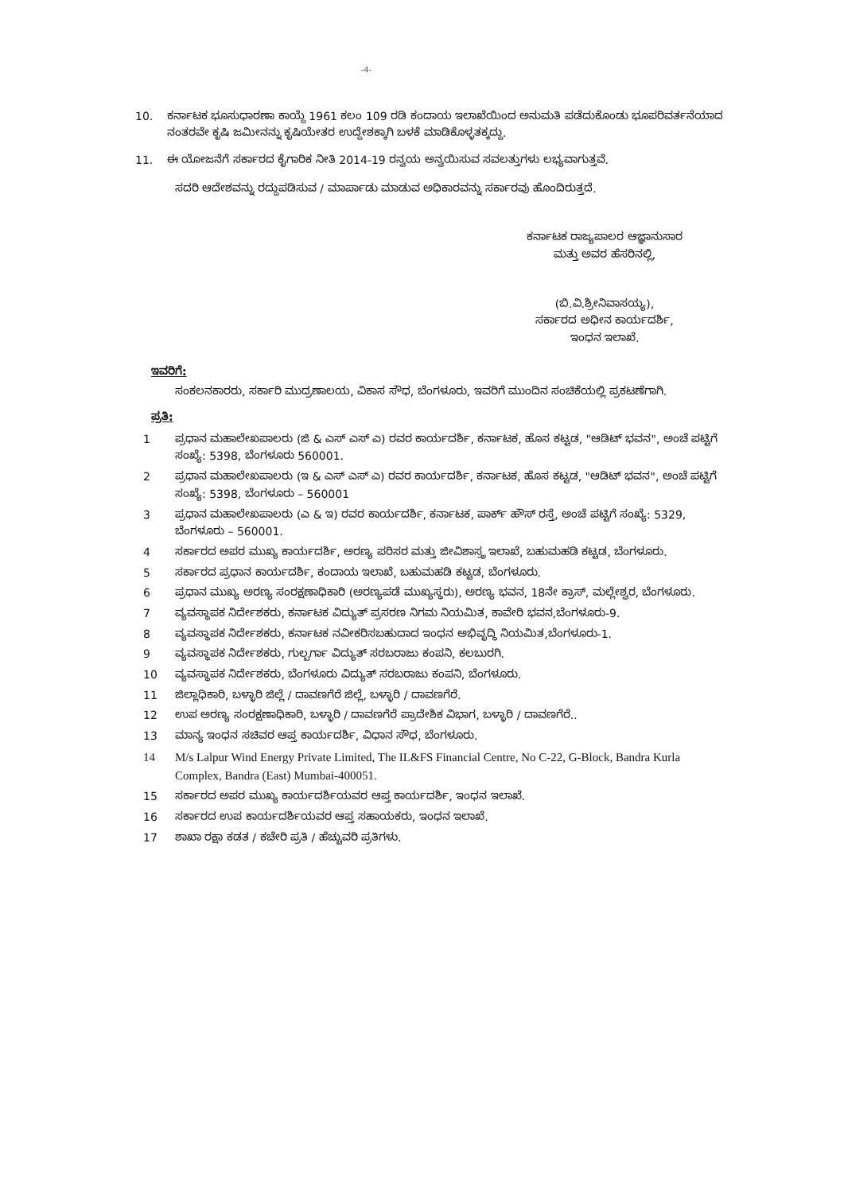-4-
10. ಕರ್ನಾಟಕ ಭೂಸುಧಾರಣಾ ಕಾಯ್ದೆ 1961 ಕಲಂ 109 ರಡಿ ಕಂದಾಯ ಇಲಾಖೆಯಿಂದ ಅನುಮತಿ ಪಡೆದುಕೊಂಡು ಭೂಪರಿವರ್ತನೆಯಾದ ನಂತರವೇ ಕೃಷಿ ಜಮೀನನ್ನು ಕೃಷಿಯೇತರ ಉದ್ದೇಶಕ್ಕಾಗಿ ಬಳಕೆ ಮಾಡಿಕೊಳ್ಳತಕ್ಕದ್ದು.
11. ಈ ಯೋಜನೆಗೆ ಸರ್ಕಾರದ ಕೈಗಾರಿಕ ನೀತಿ 2014-19 ರನ್ವಯ ಅನ್ವಯಿಸುವ ಸವಲತ್ತುಗಳು ಲಭ್ಯವಾಗುತ್ತವೆ.
ಸದರಿ ಆದೇಶವನ್ನು ರದ್ದುಪಡಿಸುವ / ಮಾರ್ಪಾಡು ಮಾಡುವ ಅಧಿಕಾರವನ್ನು ಸರ್ಕಾರವು ಹೊಂದಿರುತ್ತದೆ.
ಕರ್ನಾಟಕ ರಾಜ್ಯಪಾಲರ ಆಜ್ಞಾನುಸಾರ
ಮತ್ತು ಅವರ ಹೆಸರಿನಲ್ಲಿ,
(ಬಿ.ವಿ.ಶ್ರೀನಿವಾಸಯ್ಯ),
ಸರ್ಕಾರದ ಅಧೀನ ಕಾರ್ಯದರ್ಶಿ,
ಇಂಧನ ಇಲಾಖೆ.
ಇವರಿಗೆ:
ಸಂಕಲನಕಾರರು, ಸರ್ಕಾರಿ ಮುದ್ರಣಾಲಯ, ವಿಕಾಸ ಸೌಧ, ಬೆಂಗಳೂರು, ಇವರಿಗೆ ಮುಂದಿನ ಸಂಚಿಕೆಯಲ್ಲಿ ಪ್ರಕಟಣೆಗಾಗಿ.
ಪ್ರತಿ:
1 ಪ್ರಧಾನ ಮಹಾಲೇಖಪಾಲರು (ಜಿ & ಎಸ್ ಎಸ್ ಎ) ರವರ ಕಾರ್ಯದರ್ಶಿ, ಕರ್ನಾಟಕ, ಹೊಸ ಕಟ್ಟಡ, "ಆಡಿಟ್ ಭವನ", ಅಂಚೆ ಪಟ್ಟಿಗೆ ಸಂಖ್ಯೆ: 5398, ಬೆಂಗಳೂರು 560001.
2 ಪ್ರಧಾನ ಮಹಾಲೇಖಪಾಲರು (ಇ & ಎಸ್ ಎಸ್ ಎ) ರವರ ಕಾರ್ಯದರ್ಶಿ, ಕರ್ನಾಟಕ, ಹೊಸ ಕಟ್ಟಡ, "ಆಡಿಟ್ ಭವನ", ಅಂಚೆ ಪಟ್ಟಿಗೆ ಸಂಖ್ಯೆ: 5398, ಬೆಂಗಳೂರು – 560001
3 ಪ್ರಧಾನ ಮಹಾಲೇಖಪಾಲರು (ಎ & ಇ) ರವರ ಕಾರ್ಯದರ್ಶಿ, ಕರ್ನಾಟಕ, ಪಾರ್ಕ್ ಹೌಸ್ ರಸ್ತೆ, ಅಂಚೆ ಪಟ್ಟಿಗೆ ಸಂಖ್ಯೆ: 5329, ಬೆಂಗಳೂರು – 560001.
4 ಸರ್ಕಾರದ ಅಪರ ಮುಖ್ಯ ಕಾರ್ಯದರ್ಶಿ, ಅರಣ್ಯ ಪರಿಸರ ಮತ್ತು ಜೀವಿಶಾಸ್ತ್ರ ಇಲಾಖೆ, ಬಹುಮಹಡಿ ಕಟ್ಟಡ, ಬೆಂಗಳೂರು.
5 ಸರ್ಕಾರದ ಪ್ರಧಾನ ಕಾರ್ಯದರ್ಶಿ, ಕಂದಾಯ ಇಲಾಖೆ, ಬಹುಮಹಡಿ ಕಟ್ಟಡ, ಬೆಂಗಳೂರು.
6 ಪ್ರಧಾನ ಮುಖ್ಯ ಅರಣ್ಯ ಸಂರಕ್ಷಣಾಧಿಕಾರಿ (ಅರಣ್ಯಪಡೆ ಮುಖ್ಯಸ್ಥರು), ಅರಣ್ಯ ಭವನ, 18ನೇ ಕ್ರಾಸ್, ಮಲ್ಲೇಶ್ವರ, ಬೆಂಗಳೂರು.
7 ವ್ಯವಸ್ಥಾಪಕ ನಿರ್ದೇಶಕರು, ಕರ್ನಾಟಕ ವಿದ್ಯುತ್ ಪ್ರಸರಣ ನಿಗಮ ನಿಯಮಿತ, ಕಾವೇರಿ ಭವನ,ಬೆಂಗಳೂರು-9.
8 ವ್ಯವಸ್ಥಾಪಕ ನಿರ್ದೇಶಕರು, ಕರ್ನಾಟಕ ನವೀಕರಿಸಬಹುದಾದ ಇಂಧನ ಅಭಿವೃದ್ಧಿ ನಿಯಮಿತ,ಬೆಂಗಳೂರು-1.
9 ವ್ಯವಸ್ಥಾಪಕ ನಿರ್ದೇಶಕರು, ಗುಲ್ಬರ್ಗಾ ವಿದ್ಯುತ್ ಸರಬರಾಜು ಕಂಪನಿ, ಕಲಬುರಗಿ.
10 ವ್ಯವಸ್ಥಾಪಕ ನಿರ್ದೇಶಕರು, ಬೆಂಗಳೂರು ವಿದ್ಯುತ್ ಸರಬರಾಜು ಕಂಪನಿ, ಬೆಂಗಳೂರು.
11 ಜಿಲ್ಲಾಧಿಕಾರಿ, ಬಳ್ಳಾರಿ ಜಿಲ್ಲೆ / ದಾವಣಗೆರೆ ಜಿಲ್ಲೆ, ಬಳ್ಳಾರಿ / ದಾವಣಗೆರೆ.
12 ಉಪ ಅರಣ್ಯ ಸಂರಕ್ಷಣಾಧಿಕಾರಿ, ಬಳ್ಳಾರಿ / ದಾವಣಗೆರೆ ಪ್ರಾದೇಶಿಕ ವಿಭಾಗ, ಬಳ್ಳಾರಿ / ದಾವಣಗೆರೆ..
13 ಮಾನ್ಯ ಇಂಧನ ಸಚಿವರ ಆಪ್ತ ಕಾರ್ಯದರ್ಶಿ, ವಿಧಾನ ಸೌಧ, ಬೆಂಗಳೂರು.
14 M/s Lalpur Wind Energy Private Limited, The IL&FS Financial Centre, No C-22, G-Block, Bandra Kurla Complex, Bandra (East) Mumbai-400051.
15 ಸರ್ಕಾರದ ಅಪರ ಮುಖ್ಯ ಕಾರ್ಯದರ್ಶಿಯವರ ಆಪ್ತ ಕಾರ್ಯದರ್ಶಿ, ಇಂಧನ ಇಲಾಖೆ.
16 ಸರ್ಕಾರದ ಉಪ ಕಾರ್ಯದರ್ಶಿಯವರ ಆಪ್ತ ಸಹಾಯಕರು, ಇಂಧನ ಇಲಾಖೆ.
17 ಶಾಖಾ ರಕ್ಷಾ ಕಡತ / ಕಚೇರಿ ಪ್ರತಿ / ಹೆಚ್ಚುವರಿ ಪ್ರತಿಗಳು.